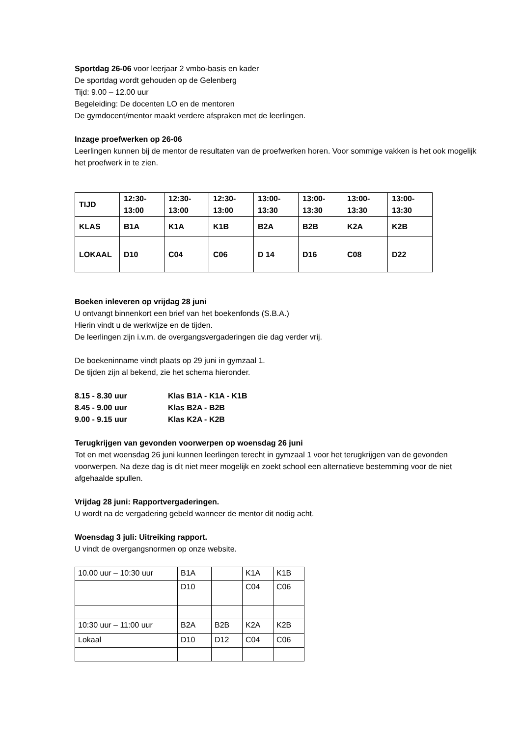Sportdag 26-06 voor leerjaar 2 vmbo-basis en kader
De sportdag wordt gehouden op de Gelenberg
Tijd: 9.00 – 12.00 uur
Begeleiding: De docenten LO en de mentoren
De gymdocent/mentor maakt verdere afspraken met de leerlingen.
Inzage proefwerken op 26-06
Leerlingen kunnen bij de mentor de resultaten van de proefwerken horen. Voor sommige vakken is het ook mogelijk het proefwerk in te zien.
| TIJD | 12:30- 13:00 | 12:30- 13:00 | 12:30- 13:00 | 13:00- 13:30 | 13:00- 13:30 | 13:00- 13:30 | 13:00- 13:30 |
| KLAS | B1A | K1A | K1B | B2A | B2B | K2A | K2B |
| LOKAAL | D10 | C04 | C06 | D 14 | D16 | C08 | D22 |
Boeken inleveren op vrijdag 28 juni
U ontvangt binnenkort een brief van het boekenfonds (S.B.A.)
Hierin vindt u de werkwijze en de tijden.
De leerlingen zijn i.v.m. de overgangsvergaderingen die dag verder vrij.
De boekeninname vindt plaats op 29 juni in gymzaal 1.
De tijden zijn al bekend, zie het schema hieronder.
| 8.15 - 8.30 uur | Klas B1A - K1A - K1B |
| 8.45 - 9.00 uur | Klas B2A - B2B |
| 9.00 - 9.15 uur | Klas K2A - K2B |
Terugkrijgen van gevonden voorwerpen op woensdag 26 juni
Tot en met woensdag 26 juni kunnen leerlingen terecht in gymzaal 1 voor het terugkrijgen van de gevonden voorwerpen. Na deze dag is dit niet meer mogelijk en zoekt school een alternatieve bestemming voor de niet afgehaalde spullen.
Vrijdag 28 juni: Rapportvergaderingen.
U wordt na de vergadering gebeld wanneer de mentor dit nodig acht.
Woensdag 3 juli: Uitreiking rapport.
U vindt de overgangsnormen op onze website.
| 10.00 uur – 10:30 uur | B1A | | K1A | K1B |
| | D10 | | C04 | C06 |
| 10:30 uur – 11:00 uur | B2A | B2B | K2A | K2B |
| Lokaal | D10 | D12 | C04 | C06 |